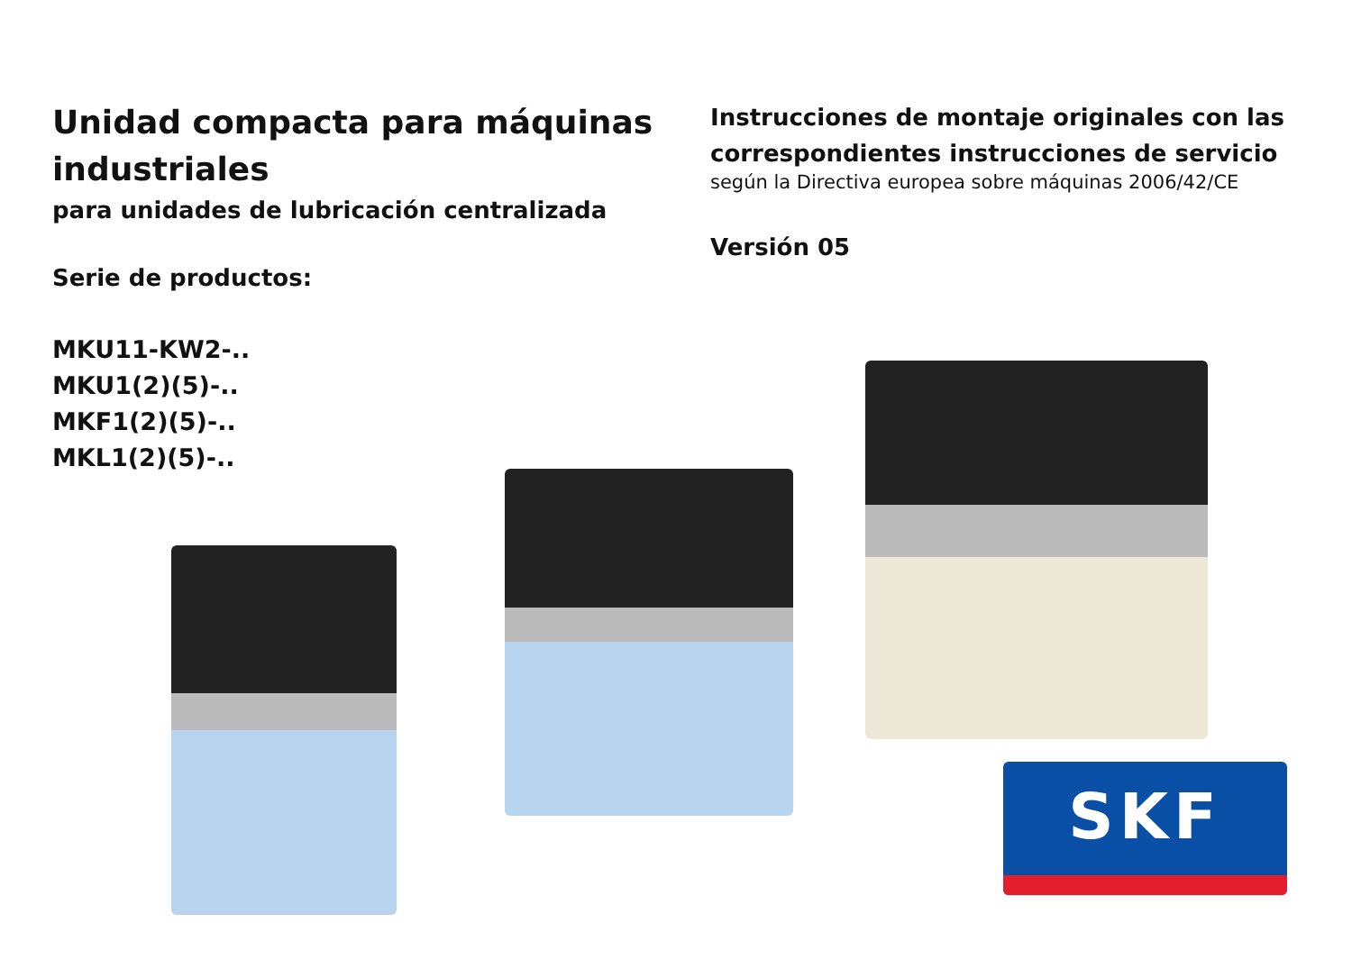Unidad compacta para máquinas industriales
para unidades de lubricación centralizada
Serie de productos:
MKU11-KW2-..
MKU1(2)(5)-..
MKF1(2)(5)-..
MKL1(2)(5)-..
Instrucciones de montaje originales con las correspondientes instrucciones de servicio
según la Directiva europea sobre máquinas 2006/42/CE
Versión 05
SKF